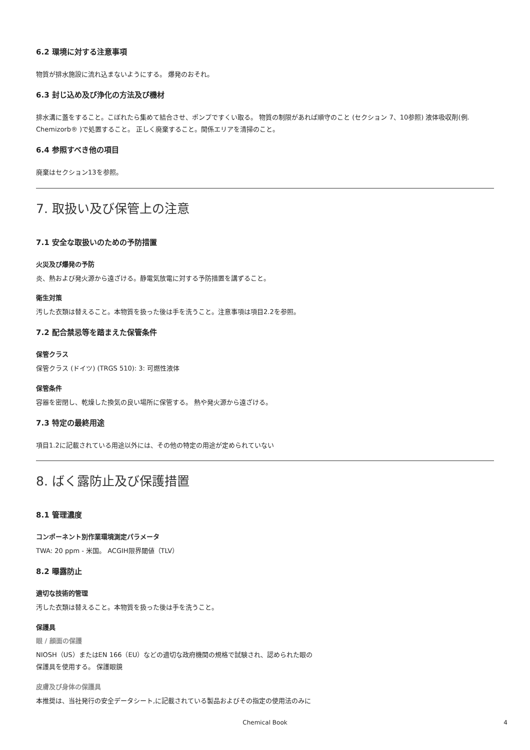6.2 環境に対する注意事項
物質が排水施設に流れ込まないようにする。 爆発のおそれ。
6.3 封じ込め及び浄化の方法及び機材
排水溝に蓋をすること。こぼれたら集めて結合させ、ポンプですくい取る。 物質の制限があれば順守のこと (セクション 7、10参照) 液体吸収剤(例. Chemizorb® )で処置すること。 正しく廃棄すること。関係エリアを清掃のこと。
6.4 参照すべき他の項目
廃棄はセクション13を参照。
7. 取扱い及び保管上の注意
7.1 安全な取扱いのための予防措置
火災及び爆発の予防
炎、熱および発火源から遠ざける。静電気放電に対する予防措置を講ずること。
衛生対策
汚した衣類は替えること。本物質を扱った後は手を洗うこと。注意事項は項目2.2を参照。
7.2 配合禁忌等を踏まえた保管条件
保管クラス
保管クラス (ドイツ) (TRGS 510): 3: 可燃性液体
保管条件
容器を密閉し、乾燥した換気の良い場所に保管する。 熱や発火源から遠ざける。
7.3 特定の最終用途
項目1.2に記載されている用途以外には、その他の特定の用途が定められていない
8. ばく露防止及び保護措置
8.1 管理濃度
コンポーネント別作業環境測定パラメータ
TWA: 20 ppm - 米国。 ACGIH限界閾値（TLV）
8.2 曝露防止
適切な技術的管理
汚した衣類は替えること。本物質を扱った後は手を洗うこと。
保護具
眼 / 顔面の保護
NIOSH（US）またはEN 166（EU）などの適切な政府機関の規格で試験され、認められた眼の
保護具を使用する。 保護眼鏡
皮膚及び身体の保護具
本推奨は、当社発行の安全データシート,に記載されている製品およびその指定の使用法のみに
Chemical Book 4